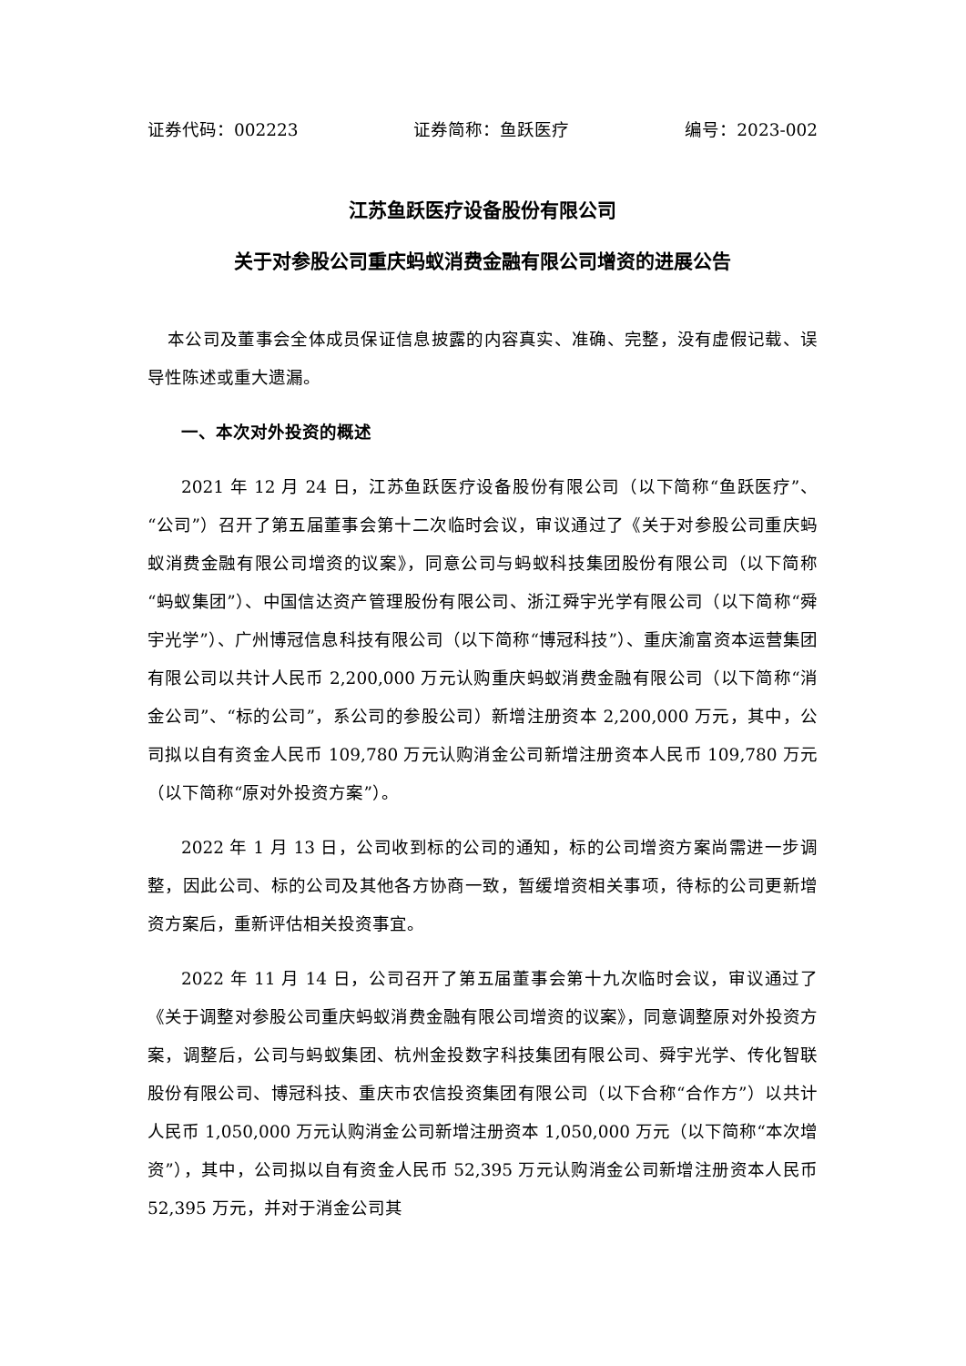证券代码：002223 证券简称：鱼跃医疗 编号：2023-002
江苏鱼跃医疗设备股份有限公司
关于对参股公司重庆蚂蚁消费金融有限公司增资的进展公告
本公司及董事会全体成员保证信息披露的内容真实、准确、完整，没有虚假记载、误导性陈述或重大遗漏。
一、本次对外投资的概述
2021 年 12 月 24 日，江苏鱼跃医疗设备股份有限公司（以下简称“鱼跃医疗”、“公司”）召开了第五届董事会第十二次临时会议，审议通过了《关于对参股公司重庆蚂蚁消费金融有限公司增资的议案》，同意公司与蚂蚁科技集团股份有限公司（以下简称“蚂蚁集团”）、中国信达资产管理股份有限公司、浙江舜宇光学有限公司（以下简称“舜宇光学”）、广州博冠信息科技有限公司（以下简称“博冠科技”）、重庆渝富资本运营集团有限公司以共计人民币 2,200,000 万元认购重庆蚂蚁消费金融有限公司（以下简称“消金公司”、“标的公司”，系公司的参股公司）新增注册资本 2,200,000 万元，其中，公司拟以自有资金人民币 109,780 万元认购消金公司新增注册资本人民币 109,780 万元（以下简称“原对外投资方案”）。
2022 年 1 月 13 日，公司收到标的公司的通知，标的公司增资方案尚需进一步调整，因此公司、标的公司及其他各方协商一致，暂缓增资相关事项，待标的公司更新增资方案后，重新评估相关投资事宜。
2022 年 11 月 14 日，公司召开了第五届董事会第十九次临时会议，审议通过了《关于调整对参股公司重庆蚂蚁消费金融有限公司增资的议案》，同意调整原对外投资方案，调整后，公司与蚂蚁集团、杭州金投数字科技集团有限公司、舜宇光学、传化智联股份有限公司、博冠科技、重庆市农信投资集团有限公司（以下合称“合作方”）以共计人民币 1,050,000 万元认购消金公司新增注册资本 1,050,000 万元（以下简称“本次增资”），其中，公司拟以自有资金人民币 52,395 万元认购消金公司新增注册资本人民币 52,395 万元，并对于消金公司其